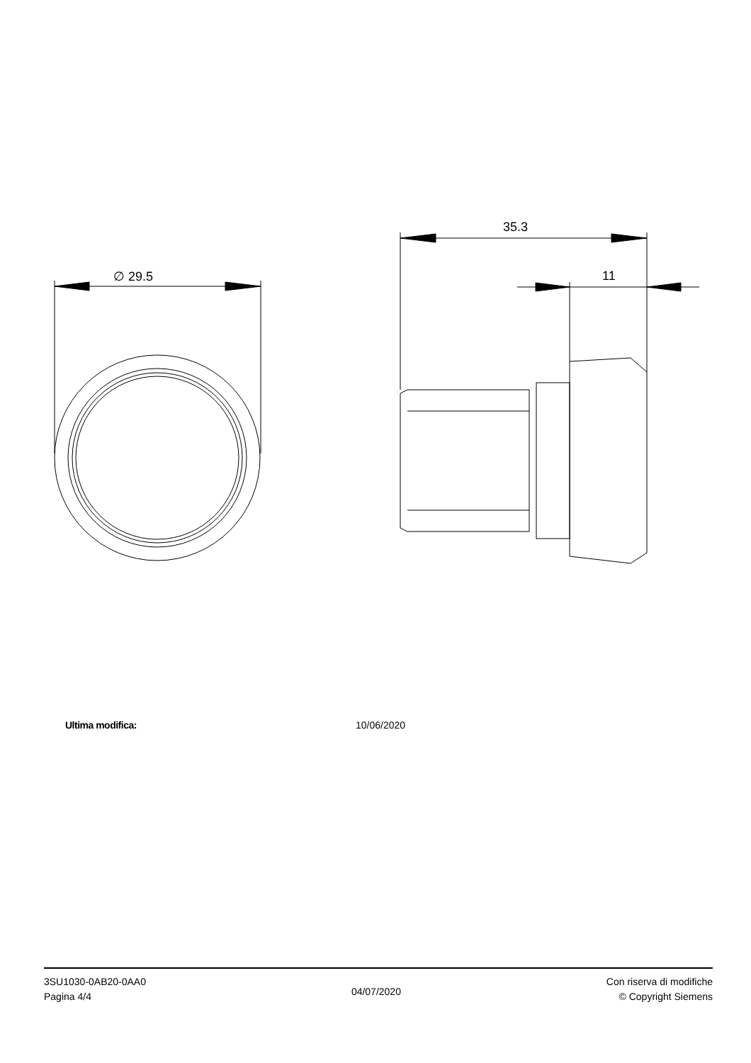∅ 29.5
35.3
11
Ultima modifica: 10/06/2020
3SU1030-0AB20-0AA0
Pagina 4/4
04/07/2020
Con riserva di modifiche
© Copyright Siemens